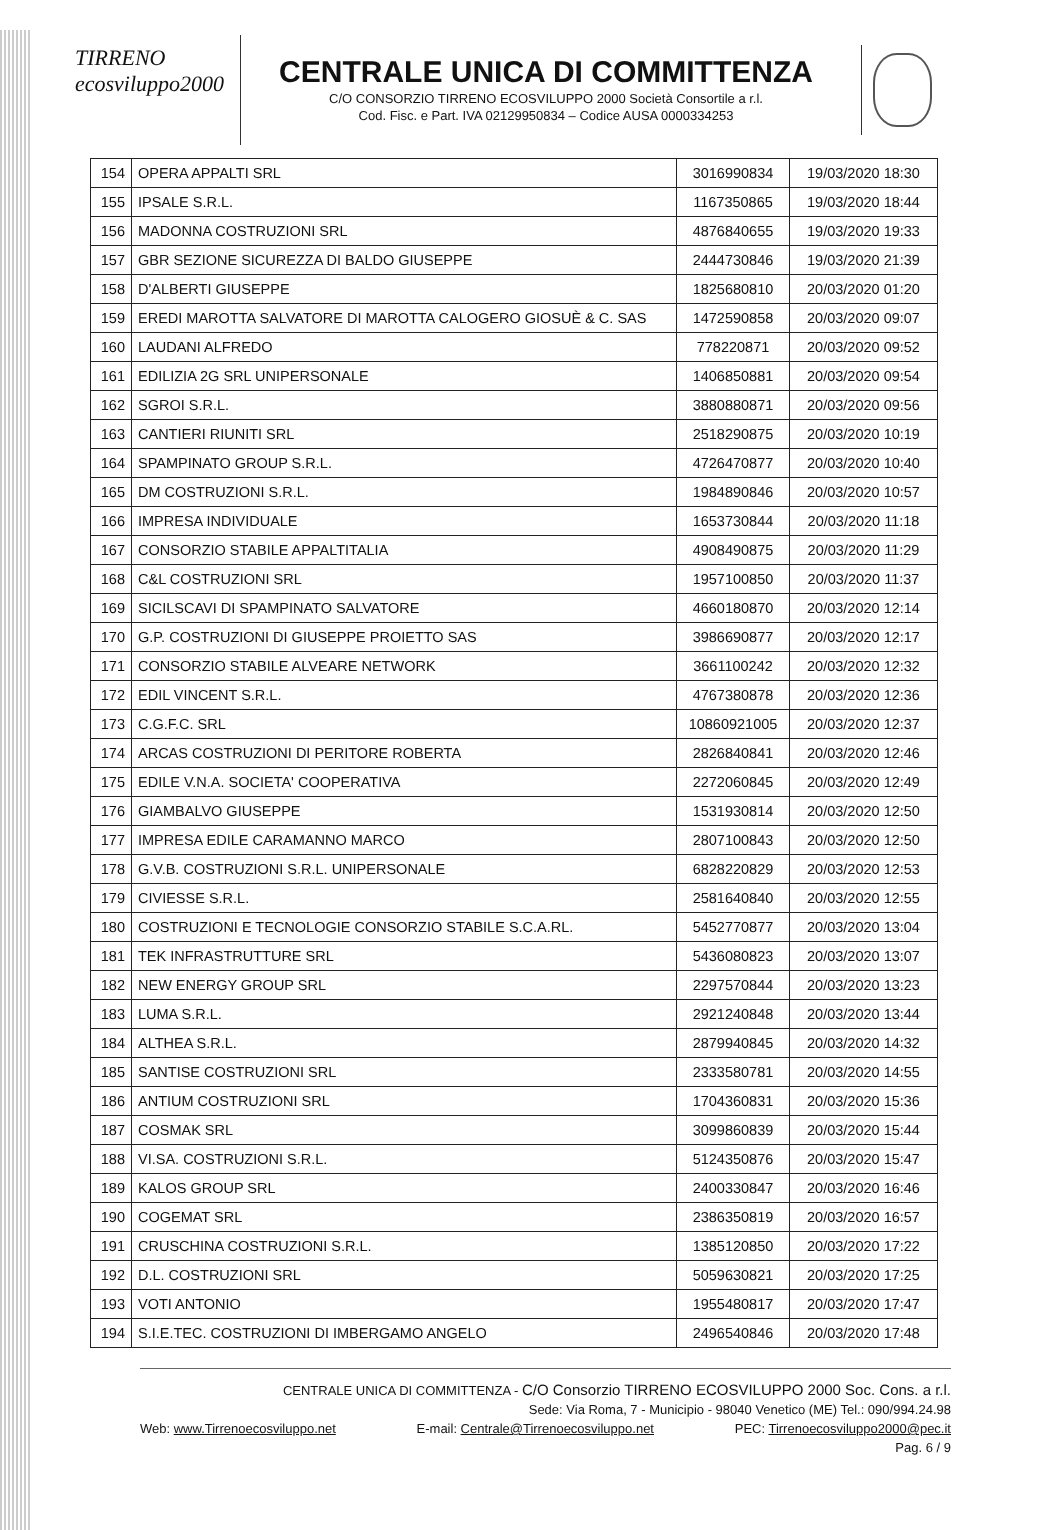TIRRENO
ecosviluppo2000
CENTRALE UNICA DI COMMITTENZA
C/O CONSORZIO TIRRENO ECOSVILUPPO 2000 Società Consortile a r.l.
Cod. Fisc. e Part. IVA 02129950834 – Codice AUSA 0000334253
| 154 | OPERA APPALTI SRL | 3016990834 | 19/03/2020 18:30 |
| 155 | IPSALE S.R.L. | 1167350865 | 19/03/2020 18:44 |
| 156 | MADONNA COSTRUZIONI SRL | 4876840655 | 19/03/2020 19:33 |
| 157 | GBR SEZIONE SICUREZZA DI BALDO GIUSEPPE | 2444730846 | 19/03/2020 21:39 |
| 158 | D'ALBERTI GIUSEPPE | 1825680810 | 20/03/2020 01:20 |
| 159 | EREDI MAROTTA SALVATORE DI MAROTTA CALOGERO GIOSUÈ & C. SAS | 1472590858 | 20/03/2020 09:07 |
| 160 | LAUDANI ALFREDO | 778220871 | 20/03/2020 09:52 |
| 161 | EDILIZIA 2G SRL UNIPERSONALE | 1406850881 | 20/03/2020 09:54 |
| 162 | SGROI S.R.L. | 3880880871 | 20/03/2020 09:56 |
| 163 | CANTIERI RIUNITI SRL | 2518290875 | 20/03/2020 10:19 |
| 164 | SPAMPINATO GROUP S.R.L. | 4726470877 | 20/03/2020 10:40 |
| 165 | DM COSTRUZIONI S.R.L. | 1984890846 | 20/03/2020 10:57 |
| 166 | IMPRESA INDIVIDUALE | 1653730844 | 20/03/2020 11:18 |
| 167 | CONSORZIO STABILE APPALTITALIA | 4908490875 | 20/03/2020 11:29 |
| 168 | C&L COSTRUZIONI SRL | 1957100850 | 20/03/2020 11:37 |
| 169 | SICILSCAVI DI SPAMPINATO SALVATORE | 4660180870 | 20/03/2020 12:14 |
| 170 | G.P. COSTRUZIONI DI GIUSEPPE PROIETTO SAS | 3986690877 | 20/03/2020 12:17 |
| 171 | CONSORZIO STABILE ALVEARE NETWORK | 3661100242 | 20/03/2020 12:32 |
| 172 | EDIL VINCENT S.R.L. | 4767380878 | 20/03/2020 12:36 |
| 173 | C.G.F.C. SRL | 10860921005 | 20/03/2020 12:37 |
| 174 | ARCAS COSTRUZIONI DI PERITORE ROBERTA | 2826840841 | 20/03/2020 12:46 |
| 175 | EDILE V.N.A. SOCIETA' COOPERATIVA | 2272060845 | 20/03/2020 12:49 |
| 176 | GIAMBALVO GIUSEPPE | 1531930814 | 20/03/2020 12:50 |
| 177 | IMPRESA EDILE CARAMANNO MARCO | 2807100843 | 20/03/2020 12:50 |
| 178 | G.V.B. COSTRUZIONI S.R.L. UNIPERSONALE | 6828220829 | 20/03/2020 12:53 |
| 179 | CIVIESSE S.R.L. | 2581640840 | 20/03/2020 12:55 |
| 180 | COSTRUZIONI E TECNOLOGIE CONSORZIO STABILE S.C.A.RL. | 5452770877 | 20/03/2020 13:04 |
| 181 | TEK INFRASTRUTTURE SRL | 5436080823 | 20/03/2020 13:07 |
| 182 | NEW ENERGY GROUP SRL | 2297570844 | 20/03/2020 13:23 |
| 183 | LUMA S.R.L. | 2921240848 | 20/03/2020 13:44 |
| 184 | ALTHEA S.R.L. | 2879940845 | 20/03/2020 14:32 |
| 185 | SANTISE COSTRUZIONI SRL | 2333580781 | 20/03/2020 14:55 |
| 186 | ANTIUM COSTRUZIONI SRL | 1704360831 | 20/03/2020 15:36 |
| 187 | COSMAK SRL | 3099860839 | 20/03/2020 15:44 |
| 188 | VI.SA. COSTRUZIONI S.R.L. | 5124350876 | 20/03/2020 15:47 |
| 189 | KALOS GROUP SRL | 2400330847 | 20/03/2020 16:46 |
| 190 | COGEMAT SRL | 2386350819 | 20/03/2020 16:57 |
| 191 | CRUSCHINA COSTRUZIONI S.R.L. | 1385120850 | 20/03/2020 17:22 |
| 192 | D.L. COSTRUZIONI SRL | 5059630821 | 20/03/2020 17:25 |
| 193 | VOTI ANTONIO | 1955480817 | 20/03/2020 17:47 |
| 194 | S.I.E.TEC. COSTRUZIONI DI IMBERGAMO ANGELO | 2496540846 | 20/03/2020 17:48 |
CENTRALE UNICA DI COMMITTENZA - C/O Consorzio TIRRENO ECOSVILUPPO 2000 Soc. Cons. a r.l.
Sede: Via Roma, 7 - Municipio - 98040 Venetico (ME) Tel.: 090/994.24.98
Web: www.Tirrenoecosviluppo.net E-mail: Centrale@Tirrenoecosviluppo.net PEC: Tirrenoecosviluppo2000@pec.it
Pag. 6 / 9